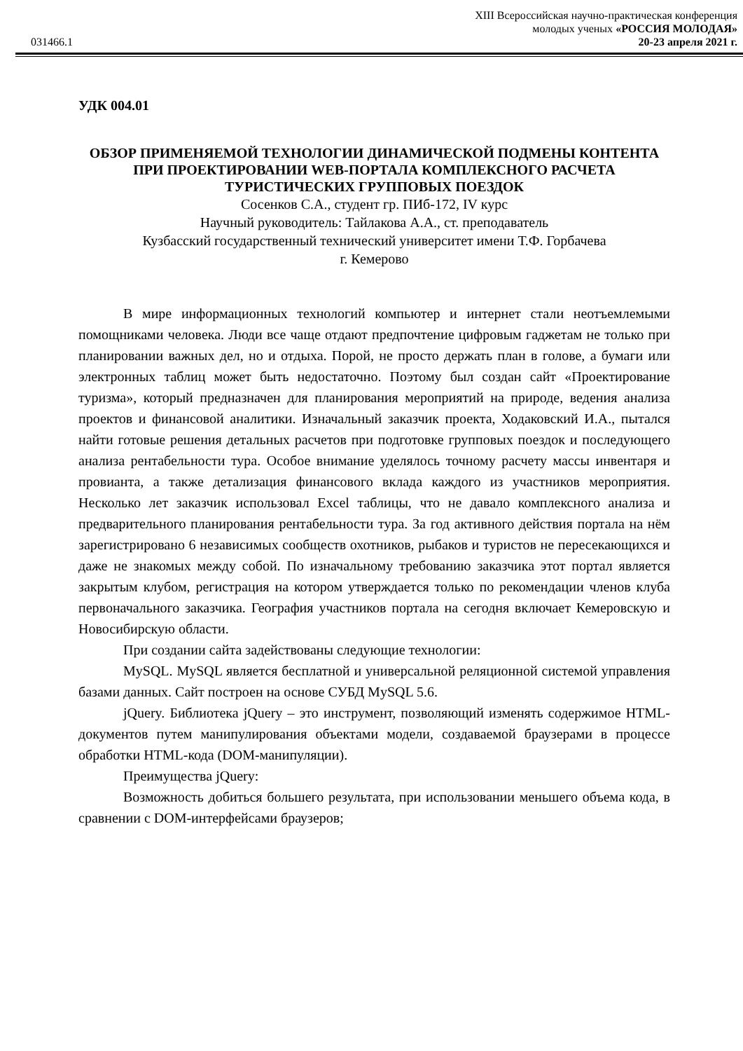XIII Всероссийская научно-практическая конференция
молодых ученых «РОССИЯ МОЛОДАЯ»
031466.1 20-23 апреля 2021 г.
УДК 004.01
ОБЗОР ПРИМЕНЯЕМОЙ ТЕХНОЛОГИИ ДИНАМИЧЕСКОЙ ПОДМЕНЫ КОНТЕНТА ПРИ ПРОЕКТИРОВАНИИ WEB-ПОРТАЛА КОМПЛЕКСНОГО РАСЧЕТА ТУРИСТИЧЕСКИХ ГРУППОВЫХ ПОЕЗДОК
Сосенков С.А., студент гр. ПИб-172, IV курс
Научный руководитель: Тайлакова А.А., ст. преподаватель
Кузбасский государственный технический университет имени Т.Ф. Горбачева
г. Кемерово
В мире информационных технологий компьютер и интернет стали неотъемлемыми помощниками человека. Люди все чаще отдают предпочтение цифровым гаджетам не только при планировании важных дел, но и отдыха. Порой, не просто держать план в голове, а бумаги или электронных таблиц может быть недостаточно. Поэтому был создан сайт «Проектирование туризма», который предназначен для планирования мероприятий на природе, ведения анализа проектов и финансовой аналитики. Изначальный заказчик проекта, Ходаковский И.А., пытался найти готовые решения детальных расчетов при подготовке групповых поездок и последующего анализа рентабельности тура. Особое внимание уделялось точному расчету массы инвентаря и провианта, а также детализация финансового вклада каждого из участников мероприятия. Несколько лет заказчик использовал Excel таблицы, что не давало комплексного анализа и предварительного планирования рентабельности тура. За год активного действия портала на нём зарегистрировано 6 независимых сообществ охотников, рыбаков и туристов не пересекающихся и даже не знакомых между собой. По изначальному требованию заказчика этот портал является закрытым клубом, регистрация на котором утверждается только по рекомендации членов клуба первоначального заказчика. География участников портала на сегодня включает Кемеровскую и Новосибирскую области.
При создании сайта задействованы следующие технологии:
MySQL. MySQL является бесплатной и универсальной реляционной системой управления базами данных. Сайт построен на основе СУБД MySQL 5.6.
jQuery. Библиотека jQuery – это инструмент, позволяющий изменять содержимое HTML-документов путем манипулирования объектами модели, создаваемой браузерами в процессе обработки HTML-кода (DOM-манипуляции).
Преимущества jQuery:
Возможность добиться большего результата, при использовании меньшего объема кода, в сравнении с DOM-интерфейсами браузеров;